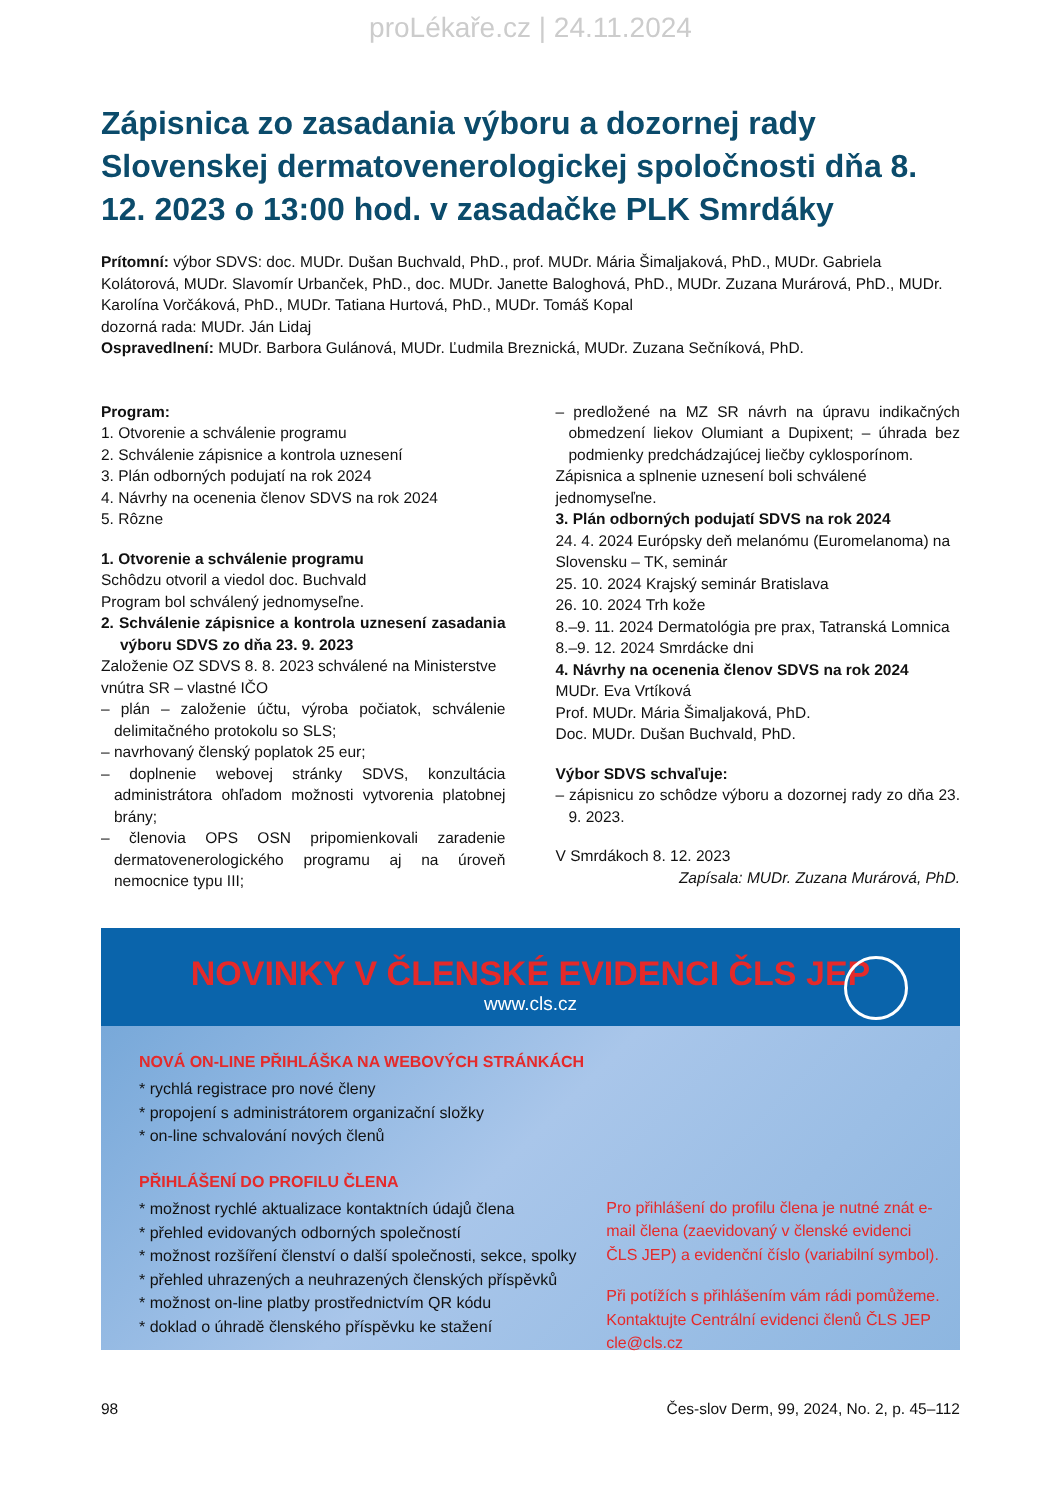proLékaře.cz | 24.11.2024
Zápisnica zo zasadania výboru a dozornej rady Slovenskej dermatovenerologickej spoločnosti dňa 8. 12. 2023 o 13:00 hod. v zasadačke PLK Smrdáky
Prítomní: výbor SDVS: doc. MUDr. Dušan Buchvald, PhD., prof. MUDr. Mária Šimaljaková, PhD., MUDr. Gabriela Kolátorová, MUDr. Slavomír Urbanček, PhD., doc. MUDr. Janette Baloghová, PhD., MUDr. Zuzana Murárová, PhD., MUDr. Karolína Vorčáková, PhD., MUDr. Tatiana Hurtová, PhD., MUDr. Tomáš Kopal
dozorná rada: MUDr. Ján Lidaj
Ospravedlnení: MUDr. Barbora Gulánová, MUDr. Ľudmila Breznická, MUDr. Zuzana Sečníková, PhD.
Program:
1. Otvorenie a schválenie programu
2. Schválenie zápisnice a kontrola uznesení
3. Plán odborných podujatí na rok 2024
4. Návrhy na ocenenia členov SDVS na rok 2024
5. Rôzne
1. Otvorenie a schválenie programu
Schôdzu otvoril a viedol doc. Buchvald
Program bol schválený jednomyseľne.
2. Schválenie zápisnice a kontrola uznesení zasadania výboru SDVS zo dňa 23. 9. 2023
Založenie OZ SDVS 8. 8. 2023 schválené na Ministerstve vnútra SR – vlastné IČO
– plán – založenie účtu, výroba počiatok, schválenie delimitačného protokolu so SLS;
– navrhovaný členský poplatok 25 eur;
– doplnenie webovej stránky SDVS, konzultácia administrátora ohľadom možnosti vytvorenia platobnej brány;
– členovia OPS OSN pripomienkovali zaradenie dermatovenerologického programu aj na úroveň nemocnice typu III;
– predložené na MZ SR návrh na úpravu indikačných obmedzení liekov Olumiant a Dupixent; – úhrada bez podmienky predchádzajúcej liečby cyklosporínom.
Zápisnica a splnenie uznesení boli schválené jednomyseľne.
3. Plán odborných podujatí SDVS na rok 2024
24. 4. 2024 Európsky deň melanómu (Euromelanoma) na Slovensku – TK, seminár
25. 10. 2024 Krajský seminár Bratislava
26. 10. 2024 Trh kože
8.–9. 11. 2024 Dermatológia pre prax, Tatranská Lomnica
8.–9. 12. 2024 Smrdácke dni
4. Návrhy na ocenenia členov SDVS na rok 2024
MUDr. Eva Vrtíková
Prof. MUDr. Mária Šimaljaková, PhD.
Doc. MUDr. Dušan Buchvald, PhD.
Výbor SDVS schvaľuje:
– zápisnicu zo schôdze výboru a dozornej rady zo dňa 23. 9. 2023.
V Smrdákoch 8. 12. 2023
Zapísala: MUDr. Zuzana Murárová, PhD.
NOVINKY V ČLENSKÉ EVIDENCI ČLS JEP
www.cls.cz
NOVÁ ON-LINE PŘIHLÁŠKA NA WEBOVÝCH STRÁNKÁCH
* rychlá registrace pro nové členy
* propojení s administrátorem organizační složky
* on-line schvalování nových členů
PŘIHLÁŠENÍ DO PROFILU ČLENA
* možnost rychlé aktualizace kontaktních údajů člena
* přehled evidovaných odborných společností
* možnost rozšíření členství o další společnosti, sekce, spolky
* přehled uhrazených a neuhrazených členských příspěvků
* možnost on-line platby prostřednictvím QR kódu
* doklad o úhradě členského příspěvku ke stažení
Pro přihlášení do profilu člena je nutné znát e-mail člena (zaevidovaný v členské evidenci ČLS JEP) a evidenční číslo (variabilní symbol).
Při potížích s přihlášením vám rádi pomůžeme. Kontaktujte Centrální evidenci členů ČLS JEP cle@cls.cz
98 Čes-slov Derm, 99, 2024, No. 2, p. 45–112